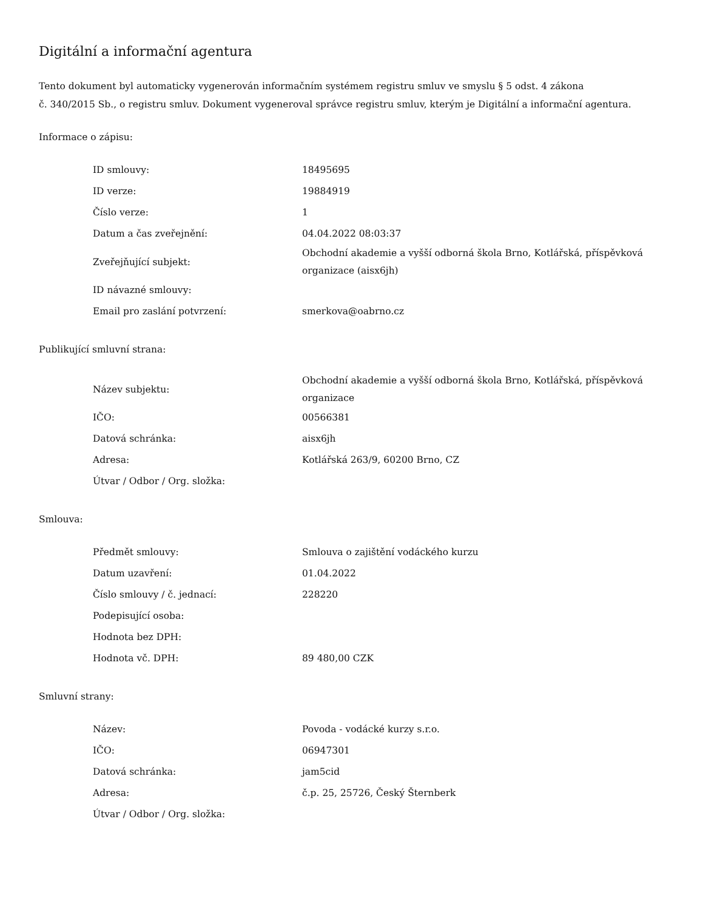Digitální a informační agentura
Tento dokument byl automaticky vygenerován informačním systémem registru smluv ve smyslu § 5 odst. 4 zákona
č. 340/2015 Sb., o registru smluv. Dokument vygeneroval správce registru smluv, kterým je Digitální a informační agentura.
Informace o zápisu:
| ID smlouvy: | 18495695 |
| ID verze: | 19884919 |
| Číslo verze: | 1 |
| Datum a čas zveřejnění: | 04.04.2022 08:03:37 |
| Zveřejňující subjekt: | Obchodní akademie a vyšší odborná škola Brno, Kotlářská, příspěvková organizace (aisx6jh) |
| ID návazné smlouvy: | |
| Email pro zaslání potvrzení: | smerkova@oabrno.cz |
Publikující smluvní strana:
| Název subjektu: | Obchodní akademie a vyšší odborná škola Brno, Kotlářská, příspěvková organizace |
| IČO: | 00566381 |
| Datová schránka: | aisx6jh |
| Adresa: | Kotlářská 263/9, 60200 Brno, CZ |
| Útvar / Odbor / Org. složka: | |
Smlouva:
| Předmět smlouvy: | Smlouva o zajištění vodáckého kurzu |
| Datum uzavření: | 01.04.2022 |
| Číslo smlouvy / č. jednací: | 228220 |
| Podepisující osoba: | |
| Hodnota bez DPH: | |
| Hodnota vč. DPH: | 89 480,00 CZK |
Smluvní strany:
| Název: | Povoda - vodácké kurzy s.r.o. |
| IČO: | 06947301 |
| Datová schránka: | jam5cid |
| Adresa: | č.p. 25, 25726, Český Šternberk |
| Útvar / Odbor / Org. složka: | |